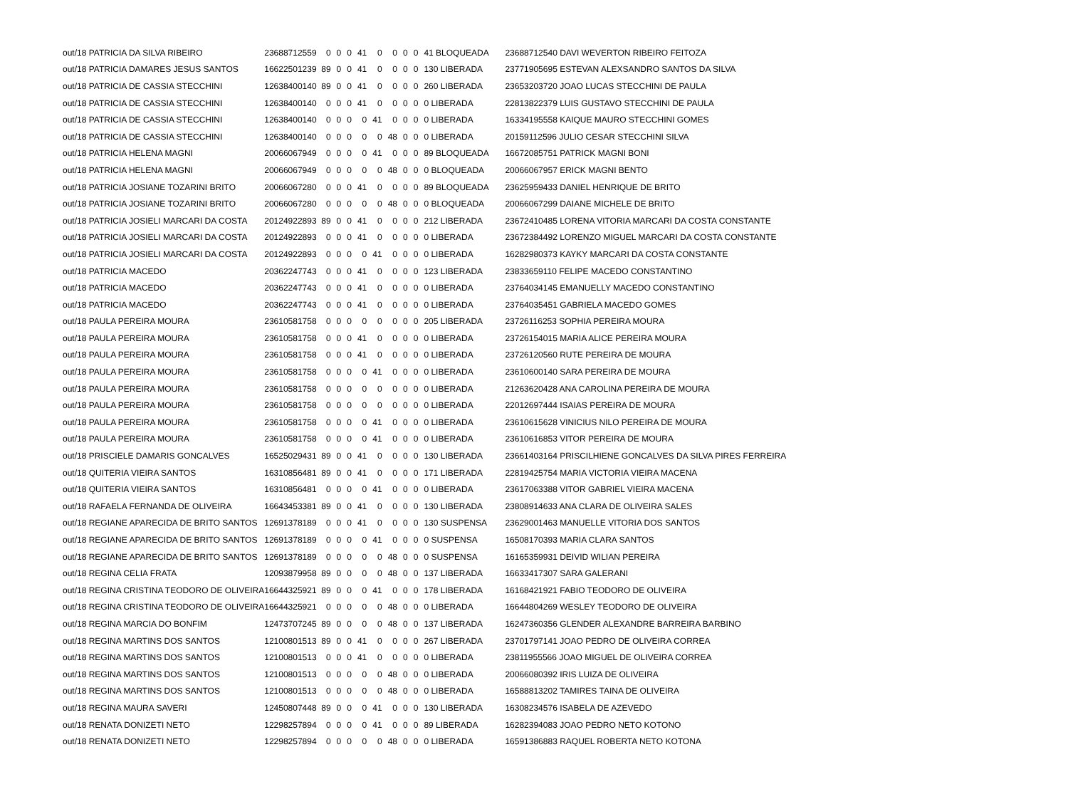| out/18 PATRICIA DA SILVA RIBEIRO | 23688712559 | 0 | 0 | 0 | 41 | 0 | 0 | 0 | 0 | 41 BLOQUEADA | 23688712540 DAVI WEVERTON RIBEIRO FEITOZA |
| out/18 PATRICIA DAMARES JESUS SANTOS | 16622501239 | 89 | 0 | 0 | 41 | 0 | 0 | 0 | 0 | 130 LIBERADA | 23771905695 ESTEVAN ALEXSANDRO SANTOS DA SILVA |
| out/18 PATRICIA DE CASSIA STECCHINI | 12638400140 | 89 | 0 | 0 | 41 | 0 | 0 | 0 | 0 | 260 LIBERADA | 23653203720 JOAO LUCAS STECCHINI DE PAULA |
| out/18 PATRICIA DE CASSIA STECCHINI | 12638400140 | 0 | 0 | 0 | 41 | 0 | 0 | 0 | 0 | 0 LIBERADA | 22813822379 LUIS GUSTAVO STECCHINI DE PAULA |
| out/18 PATRICIA DE CASSIA STECCHINI | 12638400140 | 0 | 0 | 0 | 0 | 41 | 0 | 0 | 0 | 0 LIBERADA | 16334195558 KAIQUE MAURO STECCHINI GOMES |
| out/18 PATRICIA DE CASSIA STECCHINI | 12638400140 | 0 | 0 | 0 | 0 | 0 | 48 | 0 | 0 | 0 LIBERADA | 20159112596 JULIO CESAR STECCHINI SILVA |
| out/18 PATRICIA HELENA MAGNI | 20066067949 | 0 | 0 | 0 | 0 | 41 | 0 | 0 | 0 | 89 BLOQUEADA | 16672085751 PATRICK MAGNI BONI |
| out/18 PATRICIA HELENA MAGNI | 20066067949 | 0 | 0 | 0 | 0 | 0 | 48 | 0 | 0 | 0 BLOQUEADA | 20066067957 ERICK MAGNI BENTO |
| out/18 PATRICIA JOSIANE TOZARINI BRITO | 20066067280 | 0 | 0 | 0 | 41 | 0 | 0 | 0 | 0 | 89 BLOQUEADA | 23625959433 DANIEL HENRIQUE DE BRITO |
| out/18 PATRICIA JOSIANE TOZARINI BRITO | 20066067280 | 0 | 0 | 0 | 0 | 0 | 48 | 0 | 0 | 0 BLOQUEADA | 20066067299 DAIANE MICHELE DE BRITO |
| out/18 PATRICIA JOSIELI MARCARI DA COSTA | 20124922893 | 89 | 0 | 0 | 41 | 0 | 0 | 0 | 0 | 212 LIBERADA | 23672410485 LORENA VITORIA MARCARI DA COSTA CONSTANTE |
| out/18 PATRICIA JOSIELI MARCARI DA COSTA | 20124922893 | 0 | 0 | 0 | 41 | 0 | 0 | 0 | 0 | 0 LIBERADA | 23672384492 LORENZO MIGUEL MARCARI DA COSTA CONSTANTE |
| out/18 PATRICIA JOSIELI MARCARI DA COSTA | 20124922893 | 0 | 0 | 0 | 0 | 41 | 0 | 0 | 0 | 0 LIBERADA | 16282980373 KAYKY MARCARI DA COSTA CONSTANTE |
| out/18 PATRICIA MACEDO | 20362247743 | 0 | 0 | 0 | 41 | 0 | 0 | 0 | 0 | 123 LIBERADA | 23833659110 FELIPE MACEDO CONSTANTINO |
| out/18 PATRICIA MACEDO | 20362247743 | 0 | 0 | 0 | 41 | 0 | 0 | 0 | 0 | 0 LIBERADA | 23764034145 EMANUELLY MACEDO CONSTANTINO |
| out/18 PATRICIA MACEDO | 20362247743 | 0 | 0 | 0 | 41 | 0 | 0 | 0 | 0 | 0 LIBERADA | 23764035451 GABRIELA MACEDO GOMES |
| out/18 PAULA PEREIRA MOURA | 23610581758 | 0 | 0 | 0 | 0 | 0 | 0 | 0 | 0 | 205 LIBERADA | 23726116253 SOPHIA PEREIRA MOURA |
| out/18 PAULA PEREIRA MOURA | 23610581758 | 0 | 0 | 0 | 41 | 0 | 0 | 0 | 0 | 0 LIBERADA | 23726154015 MARIA ALICE PEREIRA MOURA |
| out/18 PAULA PEREIRA MOURA | 23610581758 | 0 | 0 | 0 | 41 | 0 | 0 | 0 | 0 | 0 LIBERADA | 23726120560 RUTE PEREIRA DE MOURA |
| out/18 PAULA PEREIRA MOURA | 23610581758 | 0 | 0 | 0 | 0 | 41 | 0 | 0 | 0 | 0 LIBERADA | 23610600140 SARA PEREIRA DE MOURA |
| out/18 PAULA PEREIRA MOURA | 23610581758 | 0 | 0 | 0 | 0 | 0 | 0 | 0 | 0 | 0 LIBERADA | 21263620428 ANA CAROLINA PEREIRA DE MOURA |
| out/18 PAULA PEREIRA MOURA | 23610581758 | 0 | 0 | 0 | 0 | 0 | 0 | 0 | 0 | 0 LIBERADA | 22012697444 ISAIAS PEREIRA DE MOURA |
| out/18 PAULA PEREIRA MOURA | 23610581758 | 0 | 0 | 0 | 0 | 41 | 0 | 0 | 0 | 0 LIBERADA | 23610615628 VINICIUS NILO PEREIRA DE MOURA |
| out/18 PAULA PEREIRA MOURA | 23610581758 | 0 | 0 | 0 | 0 | 41 | 0 | 0 | 0 | 0 LIBERADA | 23610616853 VITOR PEREIRA DE MOURA |
| out/18 PRISCIELE DAMARIS GONCALVES | 16525029431 | 89 | 0 | 0 | 41 | 0 | 0 | 0 | 0 | 130 LIBERADA | 23661403164 PRISCILHIENE GONCALVES DA SILVA PIRES FERREIRA |
| out/18 QUITERIA VIEIRA SANTOS | 16310856481 | 89 | 0 | 0 | 41 | 0 | 0 | 0 | 0 | 171 LIBERADA | 22819425754 MARIA VICTORIA VIEIRA MACENA |
| out/18 QUITERIA VIEIRA SANTOS | 16310856481 | 0 | 0 | 0 | 0 | 41 | 0 | 0 | 0 | 0 LIBERADA | 23617063388 VITOR GABRIEL VIEIRA MACENA |
| out/18 RAFAELA FERNANDA DE OLIVEIRA | 16643453381 | 89 | 0 | 0 | 41 | 0 | 0 | 0 | 0 | 130 LIBERADA | 23808914633 ANA CLARA DE OLIVEIRA SALES |
| out/18 REGIANE APARECIDA DE BRITO SANTOS | 12691378189 | 0 | 0 | 0 | 41 | 0 | 0 | 0 | 0 | 130 SUSPENSA | 23629001463 MANUELLE VITORIA DOS SANTOS |
| out/18 REGIANE APARECIDA DE BRITO SANTOS | 12691378189 | 0 | 0 | 0 | 0 | 41 | 0 | 0 | 0 | 0 SUSPENSA | 16508170393 MARIA CLARA SANTOS |
| out/18 REGIANE APARECIDA DE BRITO SANTOS | 12691378189 | 0 | 0 | 0 | 0 | 0 | 48 | 0 | 0 | 0 SUSPENSA | 16165359931 DEIVID WILIAN PEREIRA |
| out/18 REGINA CELIA FRATA | 12093879958 | 89 | 0 | 0 | 0 | 0 | 48 | 0 | 0 | 137 LIBERADA | 16633417307 SARA GALERANI |
| out/18 REGINA CRISTINA TEODORO DE OLIVEIRA | 16644325921 | 89 | 0 | 0 | 0 | 41 | 0 | 0 | 0 | 178 LIBERADA | 16168421921 FABIO TEODORO DE OLIVEIRA |
| out/18 REGINA CRISTINA TEODORO DE OLIVEIRA | 16644325921 | 0 | 0 | 0 | 0 | 0 | 48 | 0 | 0 | 0 LIBERADA | 16644804269 WESLEY TEODORO DE OLIVEIRA |
| out/18 REGINA MARCIA DO BONFIM | 12473707245 | 89 | 0 | 0 | 0 | 0 | 48 | 0 | 0 | 137 LIBERADA | 16247360356 GLENDER ALEXANDRE BARREIRA BARBINO |
| out/18 REGINA MARTINS DOS SANTOS | 12100801513 | 89 | 0 | 0 | 41 | 0 | 0 | 0 | 0 | 267 LIBERADA | 23701797141 JOAO PEDRO DE OLIVEIRA CORREA |
| out/18 REGINA MARTINS DOS SANTOS | 12100801513 | 0 | 0 | 0 | 41 | 0 | 0 | 0 | 0 | 0 LIBERADA | 23811955566 JOAO MIGUEL DE OLIVEIRA CORREA |
| out/18 REGINA MARTINS DOS SANTOS | 12100801513 | 0 | 0 | 0 | 0 | 0 | 48 | 0 | 0 | 0 LIBERADA | 20066080392 IRIS LUIZA DE OLIVEIRA |
| out/18 REGINA MARTINS DOS SANTOS | 12100801513 | 0 | 0 | 0 | 0 | 0 | 48 | 0 | 0 | 0 LIBERADA | 16588813202 TAMIRES TAINA DE OLIVEIRA |
| out/18 REGINA MAURA SAVERI | 12450807448 | 89 | 0 | 0 | 0 | 41 | 0 | 0 | 0 | 130 LIBERADA | 16308234576 ISABELA DE AZEVEDO |
| out/18 RENATA DONIZETI NETO | 12298257894 | 0 | 0 | 0 | 0 | 41 | 0 | 0 | 0 | 89 LIBERADA | 16282394083 JOAO PEDRO NETO KOTONO |
| out/18 RENATA DONIZETI NETO | 12298257894 | 0 | 0 | 0 | 0 | 0 | 48 | 0 | 0 | 0 LIBERADA | 16591386883 RAQUEL ROBERTA NETO KOTONA |